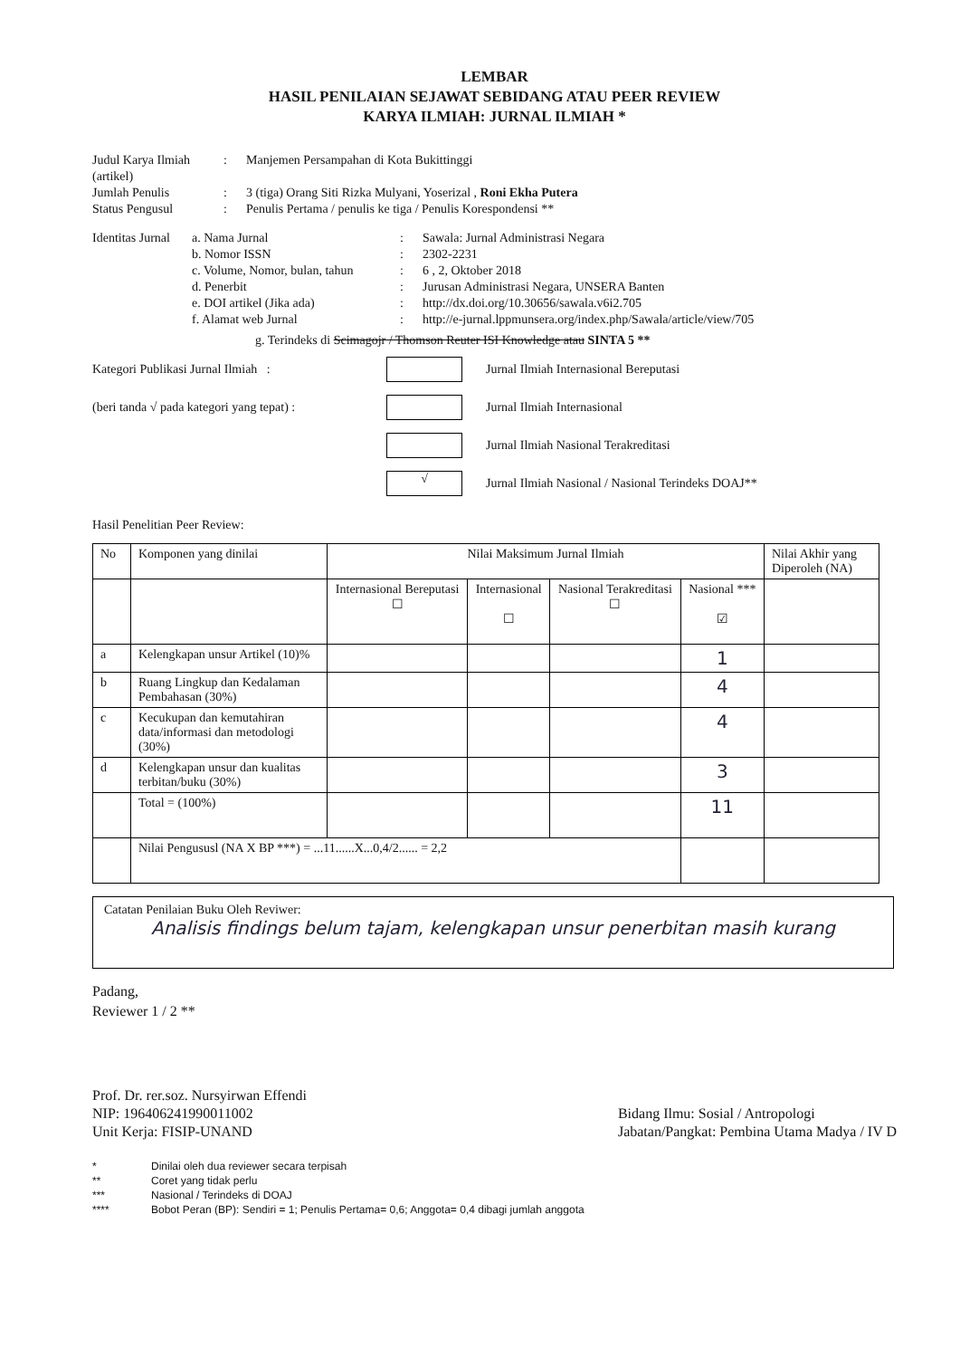LEMBAR
HASIL PENILAIAN SEJAWAT SEBIDANG ATAU PEER REVIEW
KARYA ILMIAH: JURNAL ILMIAH *
Judul Karya Ilmiah (artikel)
:
Manjemen Persampahan di Kota Bukittinggi
Jumlah Penulis
:
3 (tiga) Orang Siti Rizka Mulyani, Yoserizal , Roni Ekha Putera
Status Pengusul
:
Penulis Pertama / penulis ke tiga / Penulis Korespondensi **
Identitas Jurnal
a. Nama Jurnal
:
Sawala: Jurnal Administrasi Negara
b. Nomor ISSN
:
2302-2231
c. Volume, Nomor, bulan, tahun
:
6 , 2, Oktober 2018
d. Penerbit
:
Jurusan Administrasi Negara, UNSERA Banten
e. DOI artikel (Jika ada)
:
http://dx.doi.org/10.30656/sawala.v6i2.705
f. Alamat web Jurnal
:
http://e-jurnal.lppmunsera.org/index.php/Sawala/article/view/705
g. Terindeks di Scimagojr / Thomson Reuter ISI Knowledge atau SINTA 5 **
Kategori Publikasi Jurnal Ilmiah :
Jurnal Ilmiah Internasional Bereputasi
(beri tanda √ pada kategori yang tepat) :
Jurnal Ilmiah Internasional
Jurnal Ilmiah Nasional Terakreditasi
√
Jurnal Ilmiah Nasional / Nasional Terindeks DOAJ**
Hasil Penelitian Peer Review:
| No | Komponen yang dinilai | Nilai Maksimum Jurnal Ilmiah | | | | Nilai Akhir yang Diperoleh (NA) |
| | | Internasional Bereputasi ☐ | Internasional ☐ | Nasional Terakreditasi ☐ | Nasional *** ☑ | |
| a | Kelengkapan unsur Artikel (10)% | | | | 1 | |
| b | Ruang Lingkup dan Kedalaman Pembahasan (30%) | | | | 4 | |
| c | Kecukupan dan kemutahiran data/informasi dan metodologi (30%) | | | | 4 | |
| d | Kelengkapan unsur dan kualitas terbitan/buku (30%) | | | | 3 | |
| | Total = (100%) | | | | 11 | |
| | Nilai Pengususl (NA X BP ***) = ...11......X...0,4/2...... = 2,2 | | | | | |
Catatan Penilaian Buku Oleh Reviwer:
Analisis findings belum tajam, kelengkapan unsur penerbitan masih kurang
Padang,
Reviewer 1 / 2 **
Prof. Dr. rer.soz. Nursyirwan Effendi
NIP: 196406241990011002
Unit Kerja: FISIP-UNAND
Bidang Ilmu: Sosial / Antropologi
Jabatan/Pangkat: Pembina Utama Madya / IV D
*
Dinilai oleh dua reviewer secara terpisah
**
Coret yang tidak perlu
***
Nasional / Terindeks di DOAJ
****
Bobot Peran (BP): Sendiri = 1; Penulis Pertama= 0,6; Anggota= 0,4 dibagi jumlah anggota